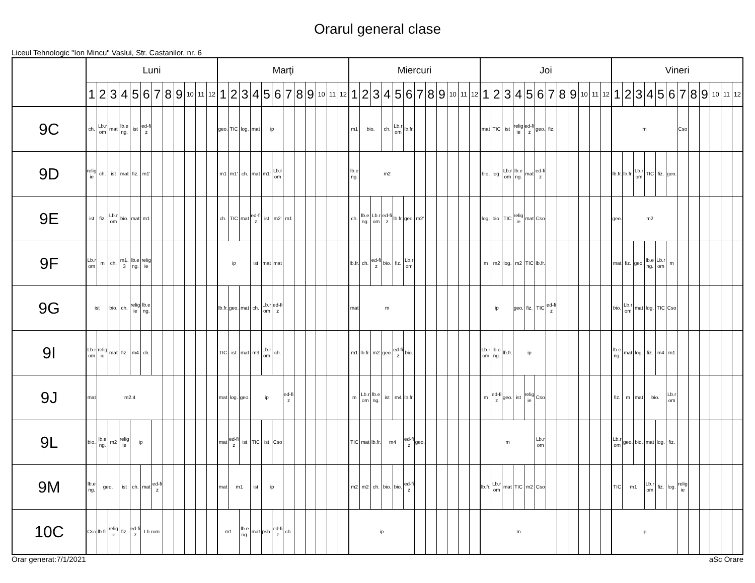Orarul general clase
Liceul Tehnologic "Ion Mincu" Vaslui, Str. Castanilor, nr. 6
| | Luni | | | | | | | | | | | | Marţi | | | | | | | | | | | | Miercuri | | | | | | | | | | | | Joi | | | | | | | | | | | | Vineri | | | | | | | | | | | |
| --- | --- | --- | --- | --- | --- | --- | --- | --- | --- | --- | --- | --- | --- | --- | --- | --- | --- | --- | --- | --- | --- | --- | --- | --- | --- | --- | --- | --- | --- | --- | --- | --- | --- | --- | --- | --- | --- | --- | --- | --- | --- | --- | --- | --- | --- | --- | --- | --- | --- | --- | --- | --- | --- | --- | --- | --- | --- | --- | --- | --- |
| | 1 | 2 | 3 | 4 | 5 | 6 | 7 | 8 | 9 | 10 | 11 | 12 | 1 | 2 | 3 | 4 | 5 | 6 | 7 | 8 | 9 | 10 | 11 | 12 | 1 | 2 | 3 | 4 | 5 | 6 | 7 | 8 | 9 | 10 | 11 | 12 | 1 | 2 | 3 | 4 | 5 | 6 | 7 | 8 | 9 | 10 | 11 | 12 | 1 | 2 | 3 | 4 | 5 | 6 | 7 | 8 | 9 | 10 | 11 | 12 |
| 9C | ch. | Lb.rom | mat | lb.eng. | ist | ed-fiz | | | | | | | geo. | TIC | log. | mat | ip | | | | | | | | m1 | bio. | | ch. | Lb.rom | lb.fr. | | | | | | | mat | TIC | ist | religie | ed-fiz | geo. | fiz. | | | | | | m | | | | | | Cso | | | | | |
| 9D | religie | ch. | ist | mat | fiz. | m1' | | | | | | | m1 | m1' | ch. | mat | m1' | Lb.rom | | | | | | | lb.eng. | m2 | | | | | | | | | | | bio. | log. | Lb.rom | lb.eng. | mat | ed-fiz | | | | | | | lb.fr. | lb.fr. | Lb.rom | TIC | fiz. | geo. | | | | | | |
| 9E | ist | fiz. | Lb.rom | bio. | mat | m1 | | | | | | | ch. | TIC | mat | ed-fiz | ist | m2' | m1 | | | | | | ch. | lb.eng. | Lb.rom | ed-fiz | lb.fr. | geo. | m2' | | | | | | log. | bio. | TIC | religie | mat | Cso | | | | | | | geo. | m2 | | | | | | | | | | |
| 9F | Lb.rom | m | ch. | m1.3 | lb.eng. | religie | | | | | | | ip | | | ist | mat | mat | | | | | | | lb.fr. | ch. | ed-fiz | bio. | fiz. | Lb.rom | | | | | | | m | m2 | log. | m2 | TIC | lb.fr. | | | | | | | mat | fiz. | geo. | lb.eng. | Lb.rom | m | | | | | | |
| 9G | ist | | bio. | ch. | religie | lb.eng. | | | | | | | lb.fr. | geo. | mat | ch. | Lb.rom | ed-fiz | | | | | | | mat | m | | | | | | | | | | | ip | | | geo. | fiz. | TIC | ed-fiz | | | | | | bio. | Lb.rom | mat | log. | TIC | Cso | | | | | | |
| 9I | Lb.rom | religie | mat | fiz. | m4 | ch. | | | | | | | TIC | ist | mat | m3 | Lb.rom | ch. | | | | | | | m1 | lb.fr. | m2 | geo. | ed-fiz | bio. | | | | | | | Lb.rom | lb.eng. | lb.fr. | ip | | | | | | | | | lb.eng. | mat | log. | fiz. | m4 | m1 | | | | | | |
| 9J | mat | m2.4 | | | | | | | | | | | mat | log. | geo. | ip | | | ed-fiz | | | | | | m | Lb.rom | lb.eng. | ist | m4 | lb.fr. | | | | | | | m | ed-fiz | geo. | ist | religie | Cso | | | | | | | fiz. | m | mat | bio. | | Lb.rom | | | | | | |
| 9L | bio. | lb.eng. | m2 | religie | ip | | | | | | | | mat | ed-fiz | ist | TIC | ist | Cso | | | | | | | TIC | mat | lb.fr. | m4 | | ed-fiz | geo. | | | | | | m | | | | | Lb.rom | | | | | | | Lb.rom | geo. | bio. | mat | log. | fiz. | | | | | | |
| 9M | lb.eng. | geo. | | ist | ch. | mat | ed-fiz | | | | | | mat | m1 | | ist | ip | | | | | | | | m2 | m2 | ch. | bio. | bio. | ed-fiz | | | | | | | lb.fr. | Lb.rom | mat | TIC | m2 | Cso | | | | | | | TIC | m1 | | Lb.rom | fiz. | log. | religie | | | | | |
| 10C | Cso | lb.fr. | religie | fiz. | ed-fiz | Lb.rom | | | | | | | m1 | | lb.eng. | mat | psh. | ed-fiz | ch. | | | | | | ip | | | | | | | | | | | | m | | | | | | | | | | | | ip | | | | | | | | | | | |
Orar generat:7/1/2021 aSc Orare